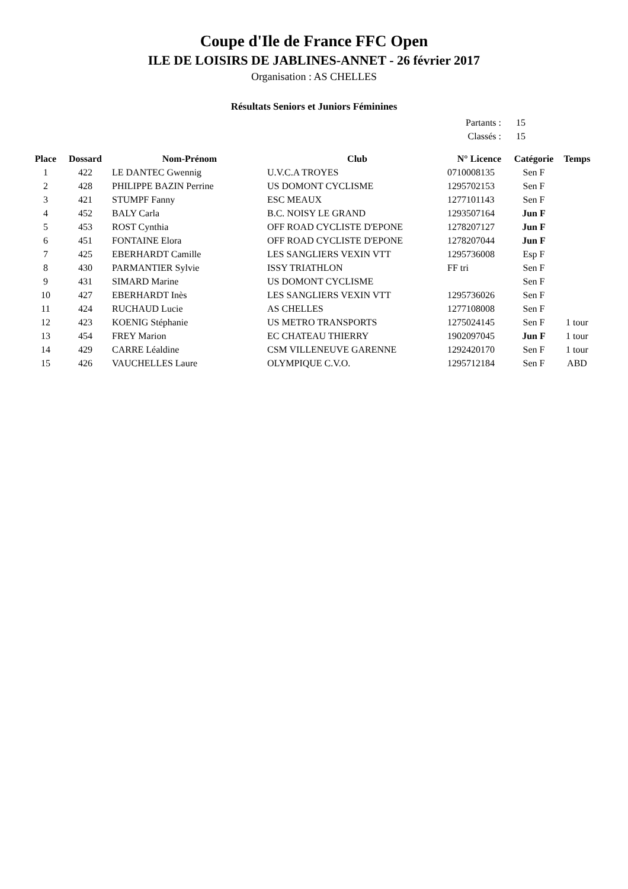Coupe d'Ile de France FFC Open
ILE DE LOISIRS DE JABLINES-ANNET - 26 février 2017
Organisation : AS CHELLES
Résultats Seniors et Juniors Féminines
Partants : 15
Classés : 15
| Place | Dossard | Nom-Prénom | Club | N° Licence | Catégorie | Temps |
| --- | --- | --- | --- | --- | --- | --- |
| 1 | 422 | LE DANTEC Gwennig | U.V.C.A TROYES | 0710008135 | Sen F | |
| 2 | 428 | PHILIPPE BAZIN Perrine | US DOMONT CYCLISME | 1295702153 | Sen F | |
| 3 | 421 | STUMPF Fanny | ESC MEAUX | 1277101143 | Sen F | |
| 4 | 452 | BALY Carla | B.C. NOISY LE GRAND | 1293507164 | Jun F | |
| 5 | 453 | ROST Cynthia | OFF ROAD CYCLISTE D'EPONE | 1278207127 | Jun F | |
| 6 | 451 | FONTAINE Elora | OFF ROAD CYCLISTE D'EPONE | 1278207044 | Jun F | |
| 7 | 425 | EBERHARDT Camille | LES SANGLIERS VEXIN VTT | 1295736008 | Esp F | |
| 8 | 430 | PARMANTIER Sylvie | ISSY TRIATHLON | FF tri | Sen F | |
| 9 | 431 | SIMARD Marine | US DOMONT CYCLISME | | Sen F | |
| 10 | 427 | EBERHARDT Inès | LES SANGLIERS VEXIN VTT | 1295736026 | Sen F | |
| 11 | 424 | RUCHAUD Lucie | AS CHELLES | 1277108008 | Sen F | |
| 12 | 423 | KOENIG Stéphanie | US METRO TRANSPORTS | 1275024145 | Sen F | 1 tour |
| 13 | 454 | FREY Marion | EC CHATEAU THIERRY | 1902097045 | Jun F | 1 tour |
| 14 | 429 | CARRE Léaldine | CSM VILLENEUVE GARENNE | 1292420170 | Sen F | 1 tour |
| 15 | 426 | VAUCHELLES Laure | OLYMPIQUE C.V.O. | 1295712184 | Sen F | ABD |